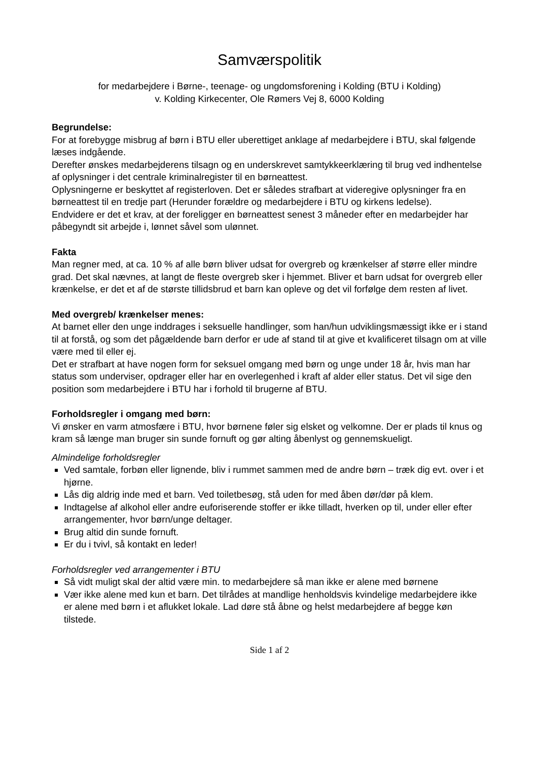Samværspolitik
for medarbejdere i Børne-, teenage- og ungdomsforening i Kolding (BTU i Kolding)
v. Kolding Kirkecenter, Ole Rømers Vej 8, 6000 Kolding
Begrundelse:
For at forebygge misbrug af børn i BTU eller uberettiget anklage af medarbejdere i BTU, skal følgende læses indgående.
Derefter ønskes medarbejderens tilsagn og en underskrevet samtykkeerklæring til brug ved indhentelse af oplysninger i det centrale kriminalregister til en børneattest.
Oplysningerne er beskyttet af registerloven. Det er således strafbart at videregive oplysninger fra en børneattest til en tredje part (Herunder forældre og medarbejdere i BTU og kirkens ledelse).
Endvidere er det et krav, at der foreligger en børneattest senest 3 måneder efter en medarbejder har påbegyndt sit arbejde i, lønnet såvel som ulønnet.
Fakta
Man regner med, at ca. 10 % af alle børn bliver udsat for overgreb og krænkelser af større eller mindre grad. Det skal nævnes, at langt de fleste overgreb sker i hjemmet. Bliver et barn udsat for overgreb eller krænkelse, er det et af de største tillidsbrud et barn kan opleve og det vil forfølge dem resten af livet.
Med overgreb/ krænkelser menes:
At barnet eller den unge inddrages i seksuelle handlinger, som han/hun udviklingsmæssigt ikke er i stand til at forstå, og som det pågældende barn derfor er ude af stand til at give et kvalificeret tilsagn om at ville være med til eller ej.
Det er strafbart at have nogen form for seksuel omgang med børn og unge under 18 år, hvis man har status som underviser, opdrager eller har en overlegenhed i kraft af alder eller status. Det vil sige den position som medarbejdere i BTU har i forhold til brugerne af BTU.
Forholdsregler i omgang med børn:
Vi ønsker en varm atmosfære i BTU, hvor børnene føler sig elsket og velkomne. Der er plads til knus og kram så længe man bruger sin sunde fornuft og gør alting åbenlyst og gennemskueligt.
Almindelige forholdsregler
Ved samtale, forbøn eller lignende, bliv i rummet sammen med de andre børn – træk dig evt. over i et hjørne.
Lås dig aldrig inde med et barn. Ved toiletbesøg, stå uden for med åben dør/dør på klem.
Indtagelse af alkohol eller andre euforiserende stoffer er ikke tilladt, hverken op til, under eller efter arrangementer, hvor børn/unge deltager.
Brug altid din sunde fornuft.
Er du i tvivl, så kontakt en leder!
Forholdsregler ved arrangementer i BTU
Så vidt muligt skal der altid være min. to medarbejdere så man ikke er alene med børnene
Vær ikke alene med kun et barn. Det tilrådes at mandlige henholdsvis kvindelige medarbejdere ikke er alene med børn i et aflukket lokale. Lad døre stå åbne og helst medarbejdere af begge køn tilstede.
Side 1 af 2